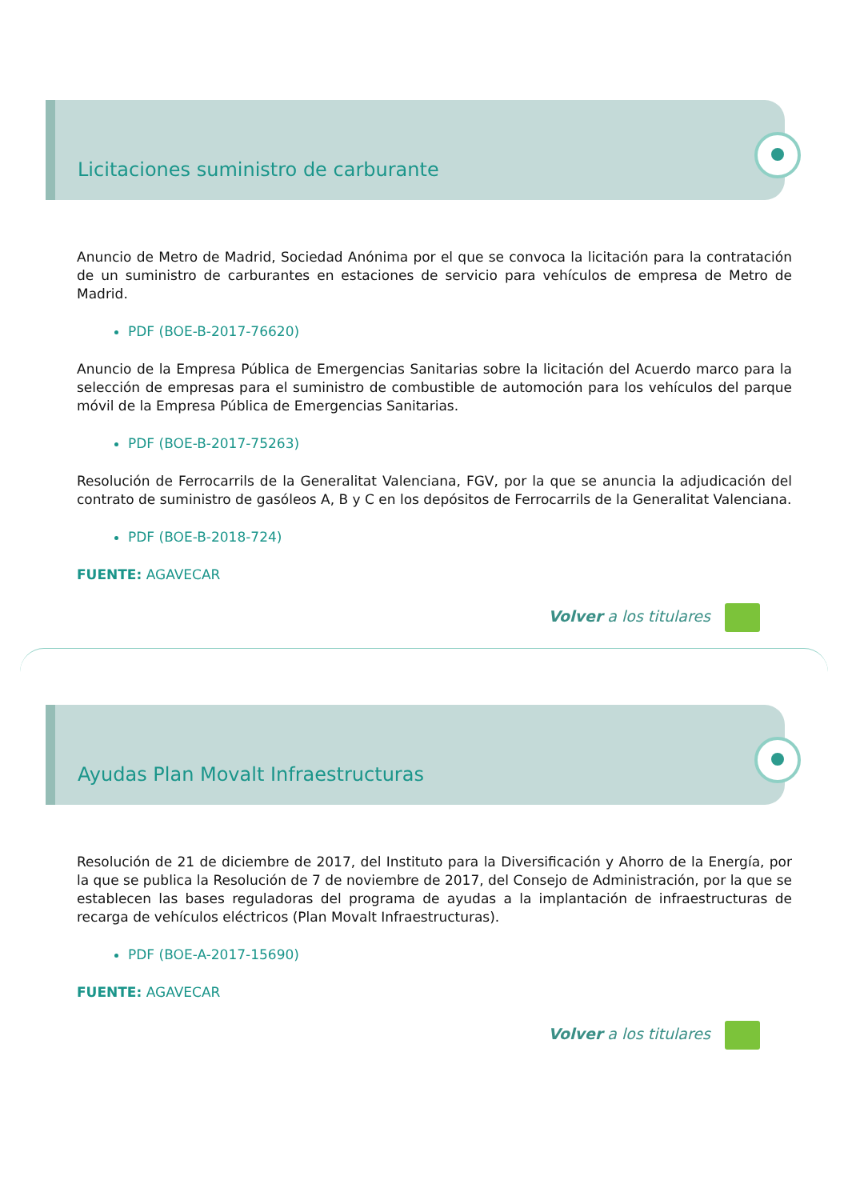Licitaciones suministro de carburante
Anuncio de Metro de Madrid, Sociedad Anónima por el que se convoca la licitación para la contratación de un suministro de carburantes en estaciones de servicio para vehículos de empresa de Metro de Madrid.
PDF (BOE-B-2017-76620)
Anuncio de la Empresa Pública de Emergencias Sanitarias sobre la licitación del Acuerdo marco para la selección de empresas para el suministro de combustible de automoción para los vehículos del parque móvil de la Empresa Pública de Emergencias Sanitarias.
PDF (BOE-B-2017-75263)
Resolución de Ferrocarrils de la Generalitat Valenciana, FGV, por la que se anuncia la adjudicación del contrato de suministro de gasóleos A, B y C en los depósitos de Ferrocarrils de la Generalitat Valenciana.
PDF (BOE-B-2018-724)
FUENTE: AGAVECAR
Volver a los titulares
Ayudas Plan Movalt Infraestructuras
Resolución de 21 de diciembre de 2017, del Instituto para la Diversificación y Ahorro de la Energía, por la que se publica la Resolución de 7 de noviembre de 2017, del Consejo de Administración, por la que se establecen las bases reguladoras del programa de ayudas a la implantación de infraestructuras de recarga de vehículos eléctricos (Plan Movalt Infraestructuras).
PDF (BOE-A-2017-15690)
FUENTE: AGAVECAR
Volver a los titulares